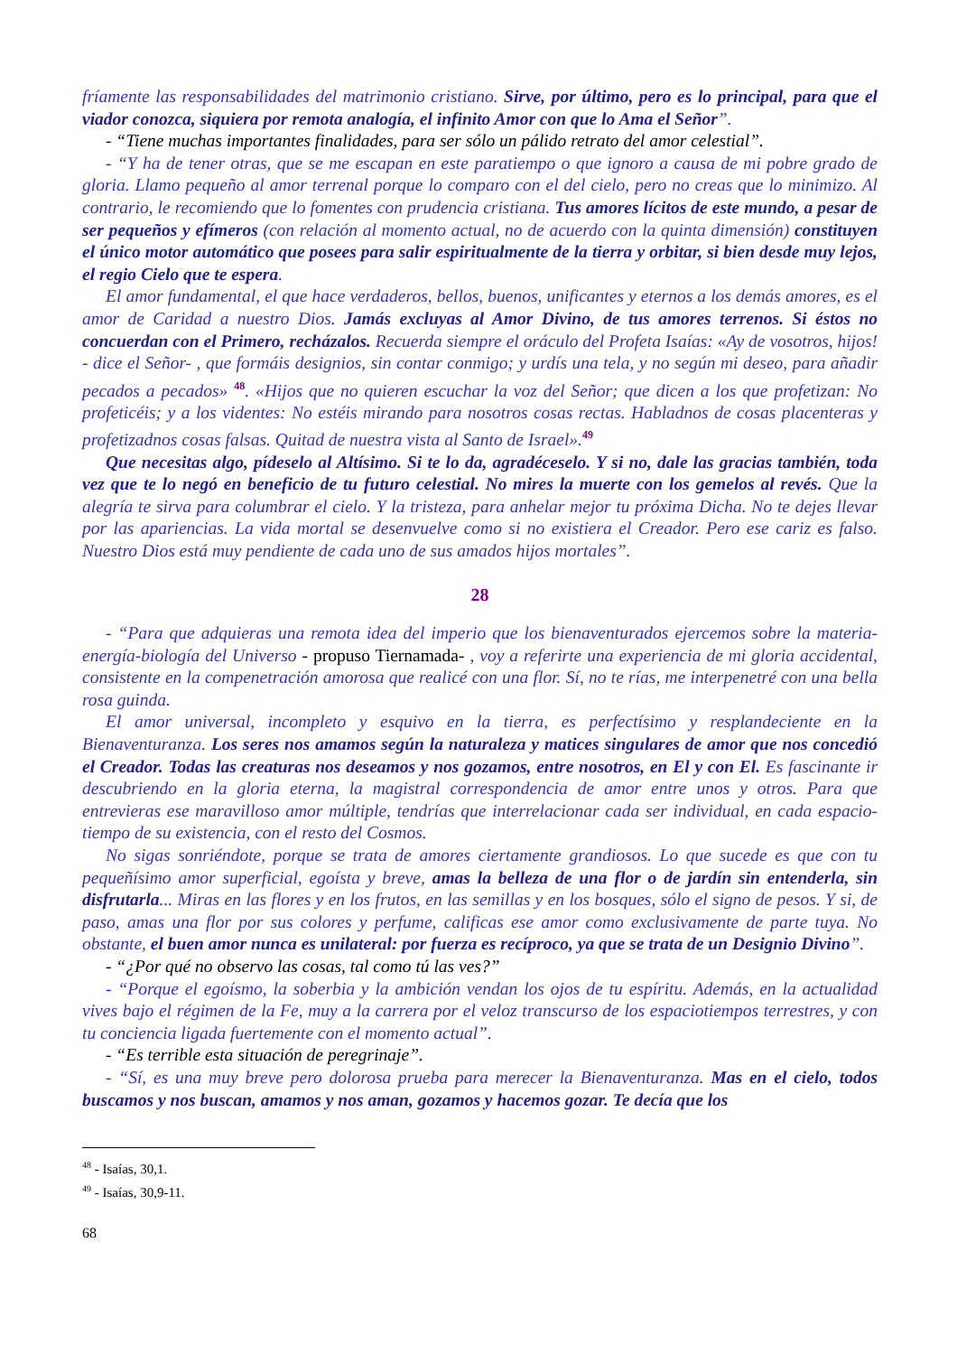fríamente las responsabilidades del matrimonio cristiano. Sirve, por último, pero es lo principal, para que el viador conozca, siquiera por remota analogía, el infinito Amor con que lo Ama el Señor”.
- “Tiene muchas importantes finalidades, para ser sólo un pálido retrato del amor celestial”.
- “Y ha de tener otras, que se me escapan en este paratiempo o que ignoro a causa de mi pobre grado de gloria. Llamo pequeño al amor terrenal porque lo comparo con el del cielo, pero no creas que lo minimizo. Al contrario, le recomiendo que lo fomentes con prudencia cristiana. Tus amores lícitos de este mundo, a pesar de ser pequeños y efímeros (con relación al momento actual, no de acuerdo con la quinta dimensión) constituyen el único motor automático que posees para salir espiritualmente de la tierra y orbitar, si bien desde muy lejos, el regio Cielo que te espera.
El amor fundamental, el que hace verdaderos, bellos, buenos, unificantes y eternos a los demás amores, es el amor de Caridad a nuestro Dios. Jamás excluyas al Amor Divino, de tus amores terrenos. Si éstos no concuerdan con el Primero, recházalos. Recuerda siempre el oráculo del Profeta Isaías: «Ay de vosotros, hijos! - dice el Señor- , que formáis designios, sin contar conmigo; y urdís una tela, y no según mi deseo, para añadir pecados a pecados» <sup>48</sup>. «Hijos que no quieren escuchar la voz del Señor; que dicen a los que profetizan: No profeticéis; y a los videntes: No estéis mirando para nosotros cosas rectas. Habladnos de cosas placenteras y profetizadnos cosas falsas. Quitad de nuestra vista al Santo de Israel».<sup>49</sup>
Que necesitas algo, pídeselo al Altísimo. Si te lo da, agradéceselo. Y si no, dale las gracias también, toda vez que te lo negó en beneficio de tu futuro celestial. No mires la muerte con los gemelos al revés. Que la alegría te sirva para columbrar el cielo. Y la tristeza, para anhelar mejor tu próxima Dicha. No te dejes llevar por las apariencias. La vida mortal se desenvuelve como si no existiera el Creador. Pero ese cariz es falso. Nuestro Dios está muy pendiente de cada uno de sus amados hijos mortales”.
28
- “Para que adquieras una remota idea del imperio que los bienaventurados ejercemos sobre la materia-energía-biología del Universo - propuso Tiernamada- , voy a referirte una experiencia de mi gloria accidental, consistente en la compenetración amorosa que realicé con una flor. Sí, no te rías, me interpenetré con una bella rosa guinda.
El amor universal, incompleto y esquivo en la tierra, es perfectísimo y resplandeciente en la Bienaventuranza. Los seres nos amamos según la naturaleza y matices singulares de amor que nos concedió el Creador. Todas las creaturas nos deseamos y nos gozamos, entre nosotros, en El y con El. Es fascinante ir descubriendo en la gloria eterna, la magistral correspondencia de amor entre unos y otros. Para que entrevieras ese maravilloso amor múltiple, tendrías que interrelacionar cada ser individual, en cada espacio-tiempo de su existencia, con el resto del Cosmos.
No sigas sonriéndote, porque se trata de amores ciertamente grandiosos. Lo que sucede es que con tu pequeñísimo amor superficial, egoísta y breve, amas la belleza de una flor o de jardín sin entenderla, sin disfrutarla... Miras en las flores y en los frutos, en las semillas y en los bosques, sólo el signo de pesos. Y si, de paso, amas una flor por sus colores y perfume, calificas ese amor como exclusivamente de parte tuya. No obstante, el buen amor nunca es unilateral: por fuerza es recíproco, ya que se trata de un Designio Divino”.
- “¿Por qué no observo las cosas, tal como tú las ves?”
- “Porque el egoísmo, la soberbia y la ambición vendan los ojos de tu espíritu. Además, en la actualidad vives bajo el régimen de la Fe, muy a la carrera por el veloz transcurso de los espaciotiempos terrestres, y con tu conciencia ligada fuertemente con el momento actual”.
- “Es terrible esta situación de peregrinaje”.
- “Sí, es una muy breve pero dolorosa prueba para merecer la Bienaventuranza. Mas en el cielo, todos buscamos y nos buscan, amamos y nos aman, gozamos y hacemos gozar. Te decía que los
<sup>48</sup> - Isaías, 30,1.
<sup>49</sup> - Isaías, 30,9-11.
68